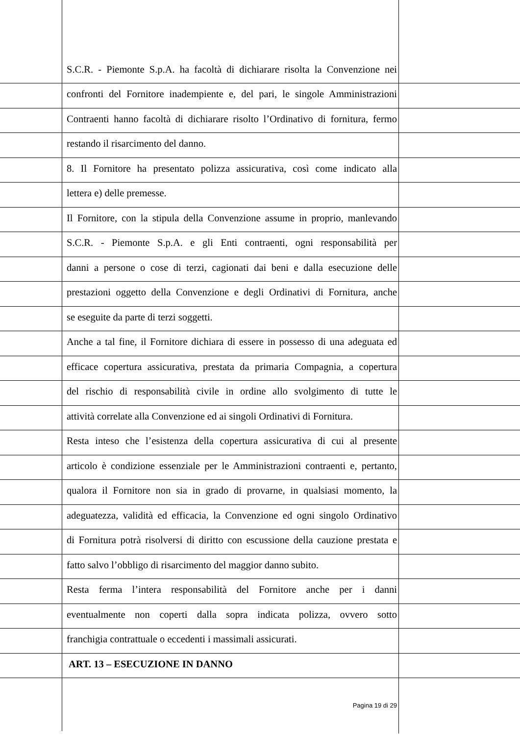S.C.R. - Piemonte S.p.A. ha facoltà di dichiarare risolta la Convenzione nei
confronti del Fornitore inadempiente e, del pari, le singole Amministrazioni
Contraenti hanno facoltà di dichiarare risolto l’Ordinativo di fornitura, fermo
restando il risarcimento del danno.
8. Il Fornitore ha presentato polizza assicurativa, così come indicato alla
lettera e) delle premesse.
Il Fornitore, con la stipula della Convenzione assume in proprio, manlevando
S.C.R. - Piemonte S.p.A. e gli Enti contraenti, ogni responsabilità per
danni a persone o cose di terzi, cagionati dai beni e dalla esecuzione delle
prestazioni oggetto della Convenzione e degli Ordinativi di Fornitura, anche
se eseguite da parte di terzi soggetti.
Anche a tal fine, il Fornitore dichiara di essere in possesso di una adeguata ed
efficace copertura assicurativa, prestata da primaria Compagnia, a copertura
del rischio di responsabilità civile in ordine allo svolgimento di tutte le
attività correlate alla Convenzione ed ai singoli Ordinativi di Fornitura.
Resta inteso che l’esistenza della copertura assicurativa di cui al presente
articolo è condizione essenziale per le Amministrazioni contraenti e, pertanto,
qualora il Fornitore non sia in grado di provarne, in qualsiasi momento, la
adeguatezza, validità ed efficacia, la Convenzione ed ogni singolo Ordinativo
di Fornitura potrà risolversi di diritto con escussione della cauzione prestata e
fatto salvo l’obbligo di risarcimento del maggior danno subito.
Resta ferma l’intera responsabilità del Fornitore anche per i danni
eventualmente non coperti dalla sopra indicata polizza, ovvero sotto
franchigia contrattuale o eccedenti i massimali assicurati.
ART. 13 – ESECUZIONE IN DANNO
Pagina 19 di 29